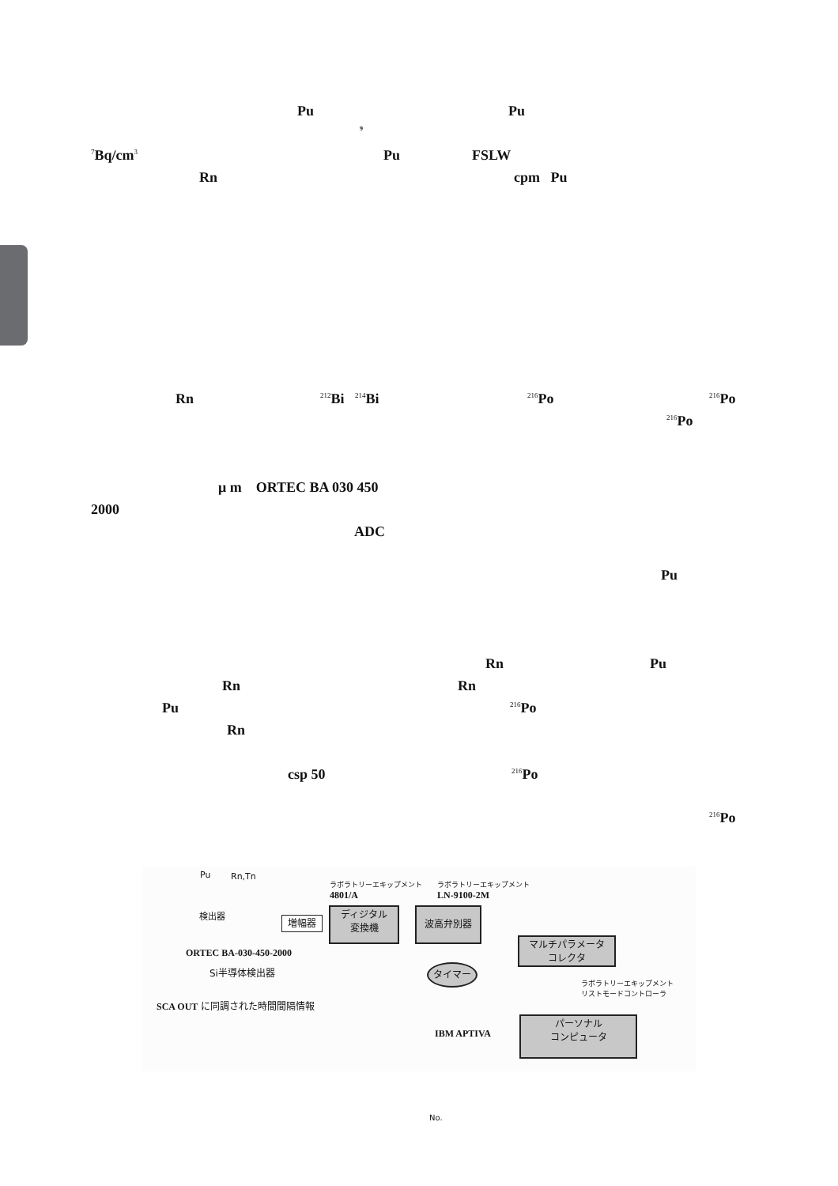Pu Pu
9
<sup>7</sup> Bq/cm<sup>3</sup> Pu FSLW
Rn cpm Pu
Rn <sup>212</sup>Bi <sup>214</sup>Bi <sup>216</sup>Po <sup>216</sup>Po
<sup>216</sup>Po
μ m ORTEC BA 030 450
2000
ADC
Pu
Rn Pu
Rn Rn
Pu <sup>216</sup>Po
Rn
csp 50 <sup>216</sup>Po
<sup>216</sup>Po
Pu Rn,Tn
検出器
ラボラトリーエキップメント
4801/A
ラボラトリーエキップメント
LN-9100-2M
増幅器
ディジタル
変換機
波高弁別器
マルチパラメータ
コレクタ
タイマー
ORTEC BA-030-450-2000
Si半導体検出器
ラボラトリーエキップメント
リストモードコントローラ
SCA OUT に同調された時間間隔情報
IBM APTIVA
パーソナル
コンピュータ
No.